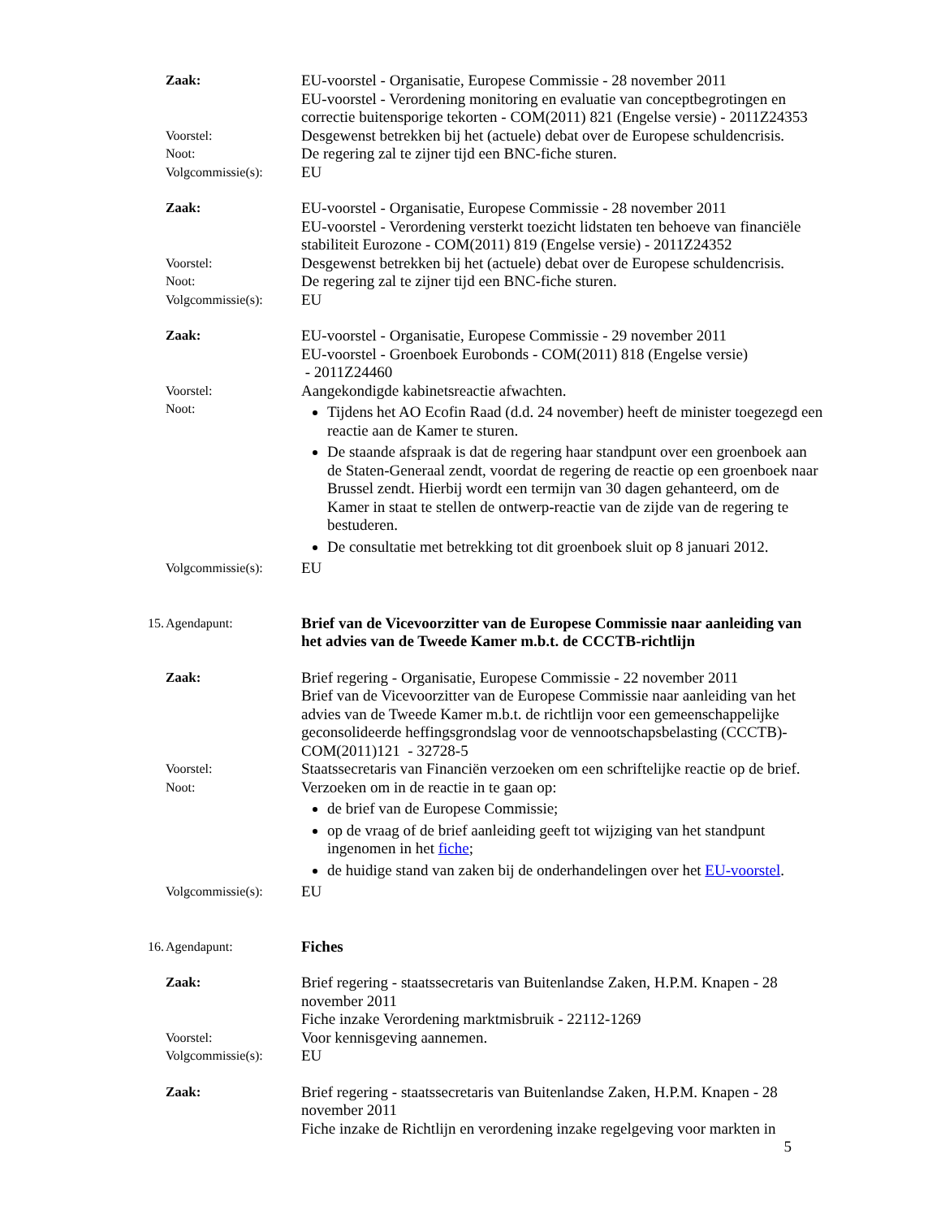Zaak: EU-voorstel - Organisatie, Europese Commissie - 28 november 2011
EU-voorstel - Verordening monitoring en evaluatie van conceptbegrotingen en correctie buitensporige tekorten - COM(2011) 821 (Engelse versie) - 2011Z24353
Voorstel:
Desgewenst betrekken bij het (actuele) debat over de Europese schuldencrisis.
Noot:
De regering zal te zijner tijd een BNC-fiche sturen.
Volgcommissie(s):
EU
Zaak: EU-voorstel - Organisatie, Europese Commissie - 28 november 2011
EU-voorstel - Verordening versterkt toezicht lidstaten ten behoeve van financiële stabiliteit Eurozone - COM(2011) 819 (Engelse versie) - 2011Z24352
Voorstel:
Desgewenst betrekken bij het (actuele) debat over de Europese schuldencrisis.
Noot:
De regering zal te zijner tijd een BNC-fiche sturen.
Volgcommissie(s):
EU
Zaak: EU-voorstel - Organisatie, Europese Commissie - 29 november 2011
EU-voorstel - Groenboek Eurobonds - COM(2011) 818 (Engelse versie)
- 2011Z24460
Voorstel:
Aangekondigde kabinetsreactie afwachten.
Noot:
Tijdens het AO Ecofin Raad (d.d. 24 november) heeft de minister toegezegd een reactie aan de Kamer te sturen.
De staande afspraak is dat de regering haar standpunt over een groenboek aan de Staten-Generaal zendt, voordat de regering de reactie op een groenboek naar Brussel zendt. Hierbij wordt een termijn van 30 dagen gehanteerd, om de Kamer in staat te stellen de ontwerp-reactie van de zijde van de regering te bestuderen.
De consultatie met betrekking tot dit groenboek sluit op 8 januari 2012.
Volgcommissie(s):
EU
15. Agendapunt:
Brief van de Vicevoorzitter van de Europese Commissie naar aanleiding van het advies van de Tweede Kamer m.b.t. de CCCTB-richtlijn
Zaak: Brief regering - Organisatie, Europese Commissie - 22 november 2011
Brief van de Vicevoorzitter van de Europese Commissie naar aanleiding van het advies van de Tweede Kamer m.b.t. de richtlijn voor een gemeenschappelijke geconsolideerde heffingsgrondslag voor de vennootschapsbelasting (CCCTB)- COM(2011)121 - 32728-5
Voorstel:
Staatssecretaris van Financiën verzoeken om een schriftelijke reactie op de brief.
Noot:
Verzoeken om in de reactie in te gaan op:
de brief van de Europese Commissie;
op de vraag of de brief aanleiding geeft tot wijziging van het standpunt ingenomen in het fiche;
de huidige stand van zaken bij de onderhandelingen over het EU-voorstel.
Volgcommissie(s):
EU
16. Agendapunt:
Fiches
Zaak: Brief regering - staatssecretaris van Buitenlandse Zaken, H.P.M. Knapen - 28 november 2011
Fiche inzake Verordening marktmisbruik - 22112-1269
Voorstel:
Voor kennisgeving aannemen.
Volgcommissie(s):
EU
Zaak: Brief regering - staatssecretaris van Buitenlandse Zaken, H.P.M. Knapen - 28 november 2011
Fiche inzake de Richtlijn en verordening inzake regelgeving voor markten in
5